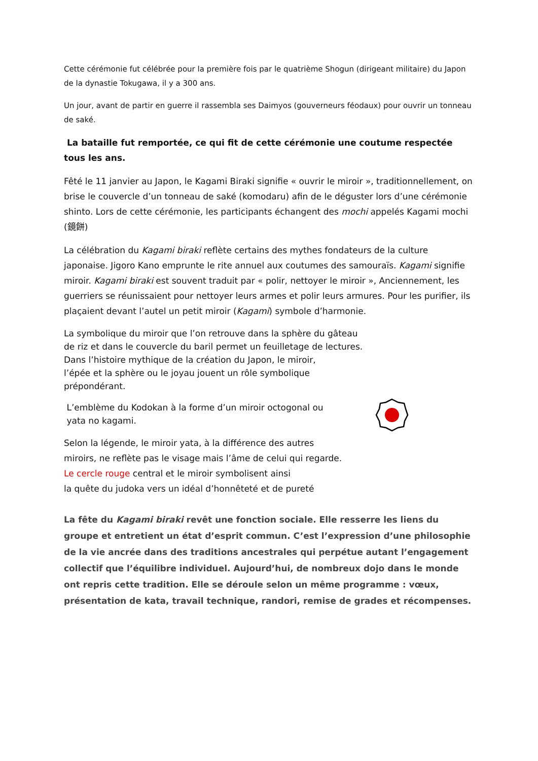Cette cérémonie fut célébrée pour la première fois par le quatrième Shogun (dirigeant militaire) du Japon de la dynastie Tokugawa, il y a 300 ans.
Un jour, avant de partir en guerre il rassembla ses Daimyos (gouverneurs féodaux) pour ouvrir un tonneau de saké.
La bataille fut remportée, ce qui fit de cette cérémonie une coutume respectée tous les ans.
Fêté le 11 janvier au Japon, le Kagami Biraki signifie « ouvrir le miroir », traditionnellement, on brise le couvercle d’un tonneau de saké (komodaru) afin de le déguster lors d’une cérémonie shinto. Lors de cette cérémonie, les participants échangent des mochi appelés Kagami mochi (鏡餅)
La célébration du Kagami biraki reflète certains des mythes fondateurs de la culture japonaise. Jigoro Kano emprunte le rite annuel aux coutumes des samouraïs. Kagami signifie miroir. Kagami biraki est souvent traduit par « polir, nettoyer le miroir », Anciennement, les guerriers se réunissaient pour nettoyer leurs armes et polir leurs armures. Pour les purifier, ils plaçaient devant l’autel un petit miroir (Kagami) symbole d’harmonie.
La symbolique du miroir que l’on retrouve dans la sphère du gâteau
de riz et dans le couvercle du baril permet un feuilletage de lectures.
Dans l’histoire mythique de la création du Japon, le miroir,
l’épée et la sphère ou le joyau jouent un rôle symbolique
prépondérant.
L’emblème du Kodokan à la forme d’un miroir octogonal ou
yata no kagami.
Selon la légende, le miroir yata, à la différence des autres
miroirs, ne reflète pas le visage mais l’âme de celui qui regarde.
Le cercle rouge central et le miroir symbolisent ainsi
la quête du judoka vers un idéal d’honnêteté et de pureté
La fête du Kagami biraki revêt une fonction sociale. Elle resserre les liens du groupe et entretient un état d’esprit commun. C’est l’expression d’une philosophie de la vie ancrée dans des traditions ancestrales qui perpétue autant l’engagement collectif que l’équilibre individuel. Aujourd’hui, de nombreux dojo dans le monde ont repris cette tradition. Elle se déroule selon un même programme : vœux, présentation de kata, travail technique, randori, remise de grades et récompenses.